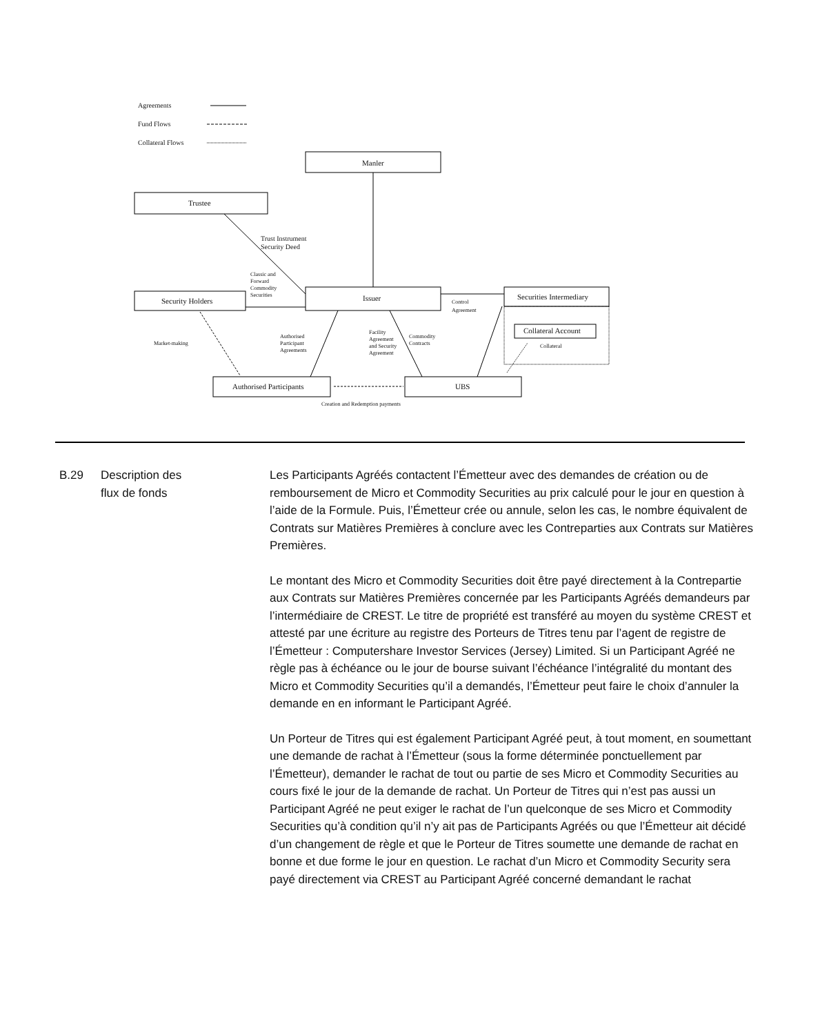Agreements
Fund Flows
Collateral Flows
Manler
Trustee
Trust Instrument
Security Deed
Classic and
Forward
Commodity
Securities
Security Holders Issuer
Control
Agreement
Securities Intermediary
Collateral Account
Collateral
Market-making
Authorised
Participant
Agreements
Facility
Agreement
and Security
Agreement
Commodity
Contracts
Authorised Participants UBS
Creation and Redemption payments
B.29 Description des
flux de fonds
Les Participants Agréés contactent l’Émetteur avec des demandes de création ou de remboursement de Micro et Commodity Securities au prix calculé pour le jour en question à l’aide de la Formule. Puis, l’Émetteur crée ou annule, selon les cas, le nombre équivalent de Contrats sur Matières Premières à conclure avec les Contreparties aux Contrats sur Matières Premières.
Le montant des Micro et Commodity Securities doit être payé directement à la Contrepartie aux Contrats sur Matières Premières concernée par les Participants Agréés demandeurs par l’intermédiaire de CREST. Le titre de propriété est transféré au moyen du système CREST et attesté par une écriture au registre des Porteurs de Titres tenu par l’agent de registre de l’Émetteur : Computershare Investor Services (Jersey) Limited. Si un Participant Agréé ne règle pas à échéance ou le jour de bourse suivant l’échéance l’intégralité du montant des Micro et Commodity Securities qu’il a demandés, l’Émetteur peut faire le choix d’annuler la demande en en informant le Participant Agréé.
Un Porteur de Titres qui est également Participant Agréé peut, à tout moment, en soumettant une demande de rachat à l’Émetteur (sous la forme déterminée ponctuellement par l’Émetteur), demander le rachat de tout ou partie de ses Micro et Commodity Securities au cours fixé le jour de la demande de rachat. Un Porteur de Titres qui n’est pas aussi un Participant Agréé ne peut exiger le rachat de l’un quelconque de ses Micro et Commodity Securities qu’à condition qu’il n’y ait pas de Participants Agréés ou que l’Émetteur ait décidé d’un changement de règle et que le Porteur de Titres soumette une demande de rachat en bonne et due forme le jour en question. Le rachat d’un Micro et Commodity Security sera payé directement via CREST au Participant Agréé concerné demandant le rachat